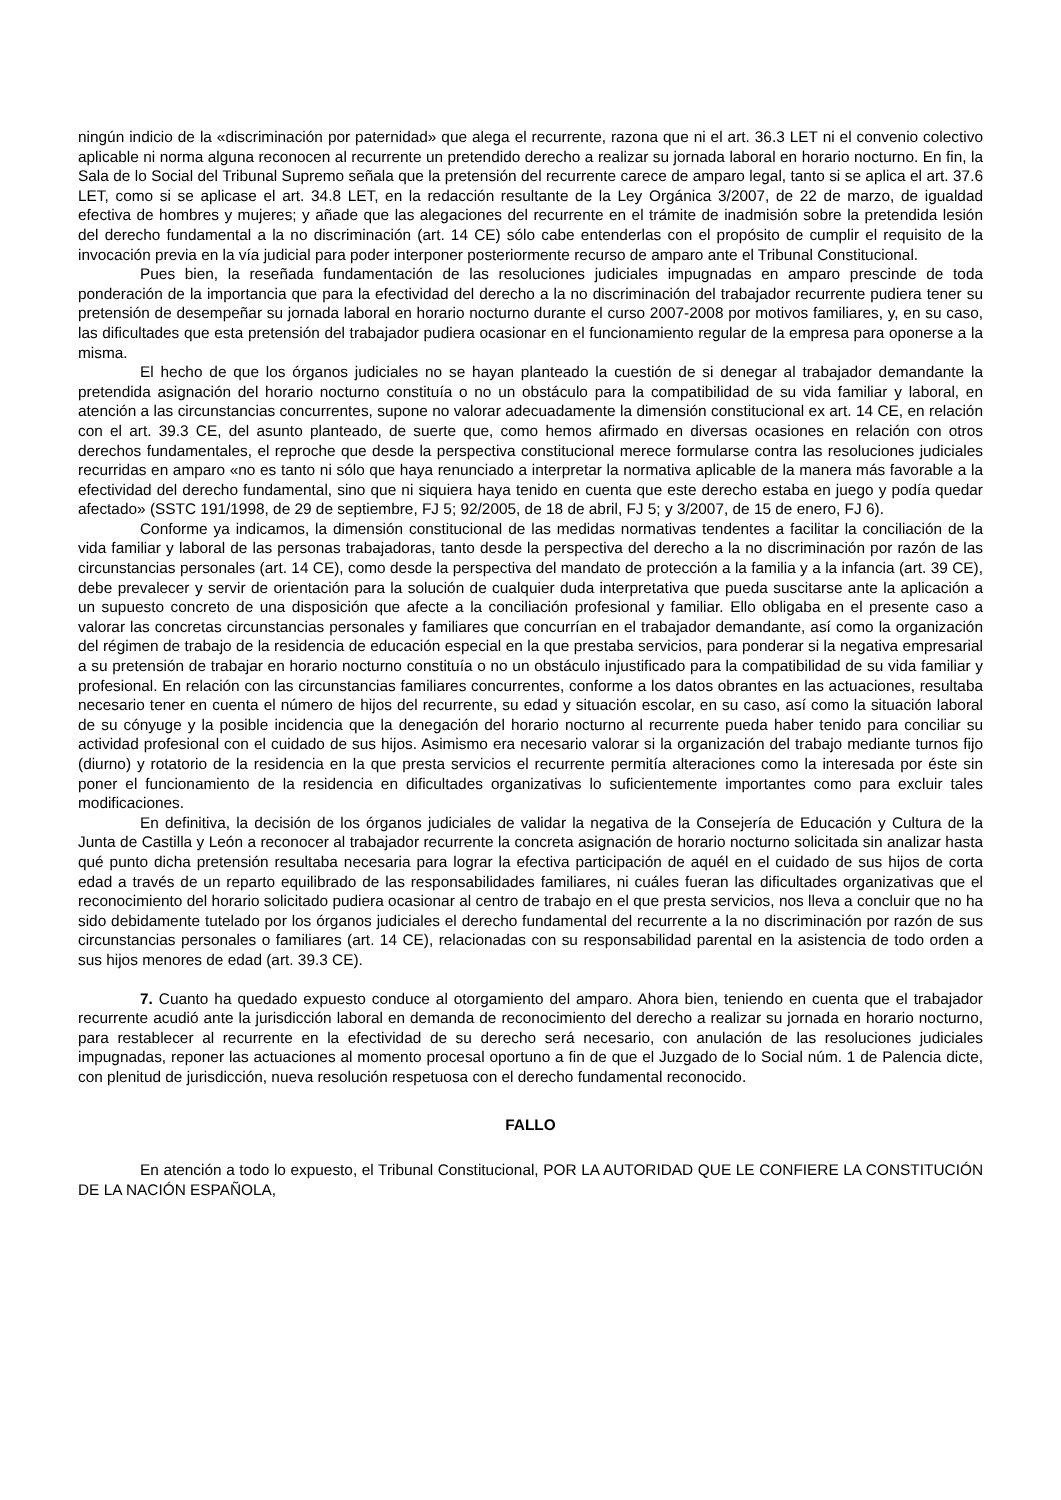ningún indicio de la «discriminación por paternidad» que alega el recurrente, razona que ni el art. 36.3 LET ni el convenio colectivo aplicable ni norma alguna reconocen al recurrente un pretendido derecho a realizar su jornada laboral en horario nocturno. En fin, la Sala de lo Social del Tribunal Supremo señala que la pretensión del recurrente carece de amparo legal, tanto si se aplica el art. 37.6 LET, como si se aplicase el art. 34.8 LET, en la redacción resultante de la Ley Orgánica 3/2007, de 22 de marzo, de igualdad efectiva de hombres y mujeres; y añade que las alegaciones del recurrente en el trámite de inadmisión sobre la pretendida lesión del derecho fundamental a la no discriminación (art. 14 CE) sólo cabe entenderlas con el propósito de cumplir el requisito de la invocación previa en la vía judicial para poder interponer posteriormente recurso de amparo ante el Tribunal Constitucional.
Pues bien, la reseñada fundamentación de las resoluciones judiciales impugnadas en amparo prescinde de toda ponderación de la importancia que para la efectividad del derecho a la no discriminación del trabajador recurrente pudiera tener su pretensión de desempeñar su jornada laboral en horario nocturno durante el curso 2007-2008 por motivos familiares, y, en su caso, las dificultades que esta pretensión del trabajador pudiera ocasionar en el funcionamiento regular de la empresa para oponerse a la misma.
El hecho de que los órganos judiciales no se hayan planteado la cuestión de si denegar al trabajador demandante la pretendida asignación del horario nocturno constituía o no un obstáculo para la compatibilidad de su vida familiar y laboral, en atención a las circunstancias concurrentes, supone no valorar adecuadamente la dimensión constitucional ex art. 14 CE, en relación con el art. 39.3 CE, del asunto planteado, de suerte que, como hemos afirmado en diversas ocasiones en relación con otros derechos fundamentales, el reproche que desde la perspectiva constitucional merece formularse contra las resoluciones judiciales recurridas en amparo «no es tanto ni sólo que haya renunciado a interpretar la normativa aplicable de la manera más favorable a la efectividad del derecho fundamental, sino que ni siquiera haya tenido en cuenta que este derecho estaba en juego y podía quedar afectado» (SSTC 191/1998, de 29 de septiembre, FJ 5; 92/2005, de 18 de abril, FJ 5; y 3/2007, de 15 de enero, FJ 6).
Conforme ya indicamos, la dimensión constitucional de las medidas normativas tendentes a facilitar la conciliación de la vida familiar y laboral de las personas trabajadoras, tanto desde la perspectiva del derecho a la no discriminación por razón de las circunstancias personales (art. 14 CE), como desde la perspectiva del mandato de protección a la familia y a la infancia (art. 39 CE), debe prevalecer y servir de orientación para la solución de cualquier duda interpretativa que pueda suscitarse ante la aplicación a un supuesto concreto de una disposición que afecte a la conciliación profesional y familiar. Ello obligaba en el presente caso a valorar las concretas circunstancias personales y familiares que concurrían en el trabajador demandante, así como la organización del régimen de trabajo de la residencia de educación especial en la que prestaba servicios, para ponderar si la negativa empresarial a su pretensión de trabajar en horario nocturno constituía o no un obstáculo injustificado para la compatibilidad de su vida familiar y profesional. En relación con las circunstancias familiares concurrentes, conforme a los datos obrantes en las actuaciones, resultaba necesario tener en cuenta el número de hijos del recurrente, su edad y situación escolar, en su caso, así como la situación laboral de su cónyuge y la posible incidencia que la denegación del horario nocturno al recurrente pueda haber tenido para conciliar su actividad profesional con el cuidado de sus hijos. Asimismo era necesario valorar si la organización del trabajo mediante turnos fijo (diurno) y rotatorio de la residencia en la que presta servicios el recurrente permitía alteraciones como la interesada por éste sin poner el funcionamiento de la residencia en dificultades organizativas lo suficientemente importantes como para excluir tales modificaciones.
En definitiva, la decisión de los órganos judiciales de validar la negativa de la Consejería de Educación y Cultura de la Junta de Castilla y León a reconocer al trabajador recurrente la concreta asignación de horario nocturno solicitada sin analizar hasta qué punto dicha pretensión resultaba necesaria para lograr la efectiva participación de aquél en el cuidado de sus hijos de corta edad a través de un reparto equilibrado de las responsabilidades familiares, ni cuáles fueran las dificultades organizativas que el reconocimiento del horario solicitado pudiera ocasionar al centro de trabajo en el que presta servicios, nos lleva a concluir que no ha sido debidamente tutelado por los órganos judiciales el derecho fundamental del recurrente a la no discriminación por razón de sus circunstancias personales o familiares (art. 14 CE), relacionadas con su responsabilidad parental en la asistencia de todo orden a sus hijos menores de edad (art. 39.3 CE).
7. Cuanto ha quedado expuesto conduce al otorgamiento del amparo. Ahora bien, teniendo en cuenta que el trabajador recurrente acudió ante la jurisdicción laboral en demanda de reconocimiento del derecho a realizar su jornada en horario nocturno, para restablecer al recurrente en la efectividad de su derecho será necesario, con anulación de las resoluciones judiciales impugnadas, reponer las actuaciones al momento procesal oportuno a fin de que el Juzgado de lo Social núm. 1 de Palencia dicte, con plenitud de jurisdicción, nueva resolución respetuosa con el derecho fundamental reconocido.
FALLO
En atención a todo lo expuesto, el Tribunal Constitucional, POR LA AUTORIDAD QUE LE CONFIERE LA CONSTITUCIÓN DE LA NACIÓN ESPAÑOLA,